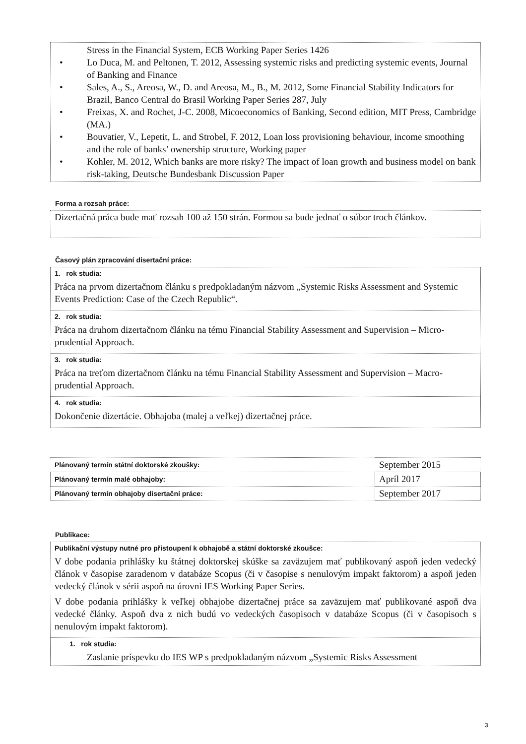Stress in the Financial System, ECB Working Paper Series 1426
• Lo Duca, M. and Peltonen, T. 2012, Assessing systemic risks and predicting systemic events, Journal of Banking and Finance
• Sales, A., S., Areosa, W., D. and Areosa, M., B., M. 2012, Some Financial Stability Indicators for Brazil, Banco Central do Brasil Working Paper Series 287, July
• Freixas, X. and Rochet, J-C. 2008, Micoeconomics of Banking, Second edition, MIT Press, Cambridge (MA.)
• Bouvatier, V., Lepetit, L. and Strobel, F. 2012, Loan loss provisioning behaviour, income smoothing and the role of banks’ ownership structure, Working paper
• Kohler, M. 2012, Which banks are more risky? The impact of loan growth and business model on bank risk-taking, Deutsche Bundesbank Discussion Paper
Forma a rozsah práce:
Dizertačná práca bude mať rozsah 100 až 150 strán. Formou sa bude jednať o súbor troch článkov.
Časový plán zpracování disertační práce:
1. rok studia:
Práca na prvom dizertačnom článku s predpokladaným názvom „Systemic Risks Assessment and Systemic Events Prediction: Case of the Czech Republic“.
2. rok studia:
Práca na druhom dizertačnom článku na tému Financial Stability Assessment and Supervision – Micro-prudential Approach.
3. rok studia:
Práca na treťom dizertačnom článku na tému Financial Stability Assessment and Supervision – Macro-prudential Approach.
4. rok studia:
Dokončenie dizertácie. Obhajoba (malej a veľkej) dizertačnej práce.
| Plánovaný termín státní doktorské zkoušky: | September 2015 |
| Plánovaný termín malé obhajoby: | Apríl 2017 |
| Plánovaný termín obhajoby disertační práce: | September 2017 |
Publikace:
Publikační výstupy nutné pro přistoupení k obhajobě a státní doktorské zkoušce:
V dobe podania prihlášky ku štátnej doktorskej skúške sa zaväzujem mať publikovaný aspoň jeden vedecký článok v časopise zaradenom v databáze Scopus (či v časopise s nenulovým impakt faktorom) a aspoň jeden vedecký článok v sérii aspoň na úrovni IES Working Paper Series.
V dobe podania prihlášky k veľkej obhajobe dizertačnej práce sa zaväzujem mať publikované aspoň dva vedecké články. Aspoň dva z nich budú vo vedeckých časopisoch v databáze Scopus (či v časopisoch s nenulovým impakt faktorom).
1. rok studia:
• Zaslanie príspevku do IES WP s predpokladaným názvom „Systemic Risks Assessment
3